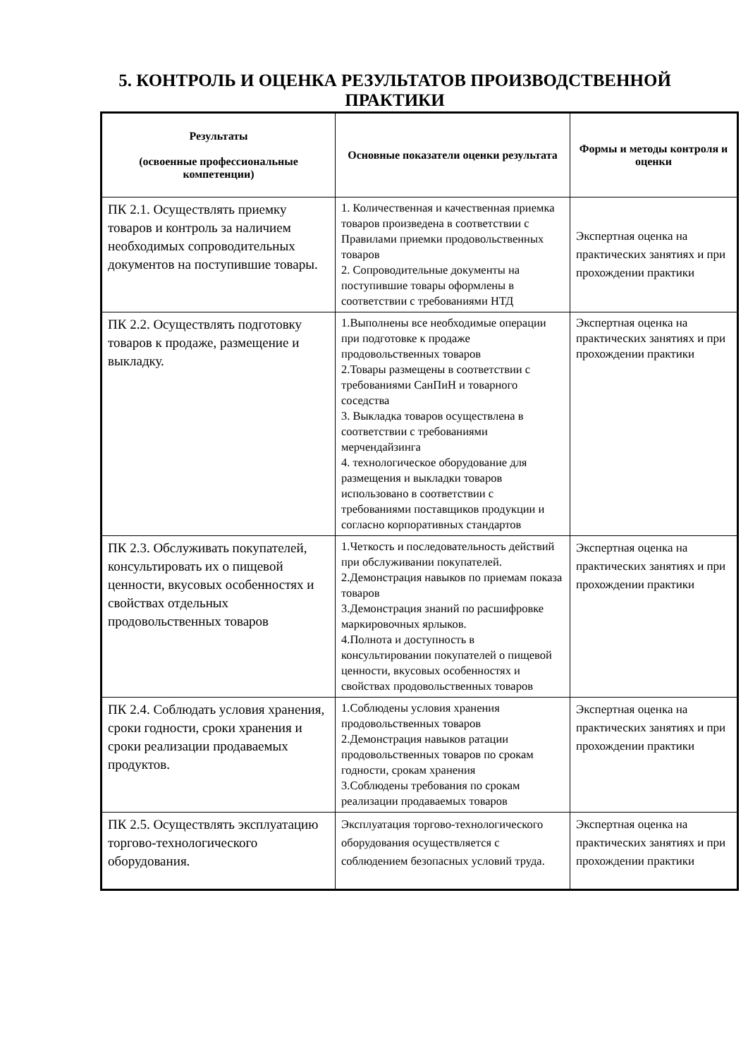5. КОНТРОЛЬ И ОЦЕНКА РЕЗУЛЬТАТОВ ПРОИЗВОДСТВЕННОЙ ПРАКТИКИ
| Результаты (освоенные профессиональные компетенции) | Основные показатели оценки результата | Формы и методы контроля и оценки |
| --- | --- | --- |
| ПК 2.1. Осуществлять приемку товаров и контроль за наличием необходимых сопроводительных документов на поступившие товары. | 1. Количественная и качественная приемка товаров произведена в соответствии с Правилами приемки продовольственных товаров 2. Сопроводительные документы на поступившие товары оформлены в соответствии с требованиями НТД | Экспертная оценка на практических занятиях и при прохождении практики |
| ПК 2.2. Осуществлять подготовку товаров к продаже, размещение и выкладку. | 1.Выполнены все необходимые операции при подготовке к продаже продовольственных товаров 2.Товары размещены в соответствии с требованиями СанПиН и товарного соседства 3. Выкладка товаров осуществлена в соответствии с требованиями мерчендайзинга 4. технологическое оборудование для размещения и выкладки товаров использовано в соответствии с требованиями поставщиков продукции и согласно корпоративных стандартов | Экспертная оценка на практических занятиях и при прохождении практики |
| ПК 2.3. Обслуживать покупателей, консультировать их о пищевой ценности, вкусовых особенностях и свойствах отдельных продовольственных товаров | 1.Четкость и последовательность действий при обслуживании покупателей. 2.Демонстрация навыков по приемам показа товаров 3.Демонстрация знаний по расшифровке маркировочных ярлыков. 4.Полнота и доступность в консультировании покупателей о пищевой ценности, вкусовых особенностях и свойствах продовольственных товаров | Экспертная оценка на практических занятиях и при прохождении практики |
| ПК 2.4. Соблюдать условия хранения, сроки годности, сроки хранения и сроки реализации продаваемых продуктов. | 1.Соблюдены условия хранения продовольственных товаров 2.Демонстрация навыков ратации продовольственных товаров по срокам годности, срокам хранения 3.Соблюдены требования по срокам реализации продаваемых товаров | Экспертная оценка на практических занятиях и при прохождении практики |
| ПК 2.5. Осуществлять эксплуатацию торгово-технологического оборудования. | Эксплуатация торгово-технологического оборудования осуществляется с соблюдением безопасных условий труда. | Экспертная оценка на практических занятиях и при прохождении практики |